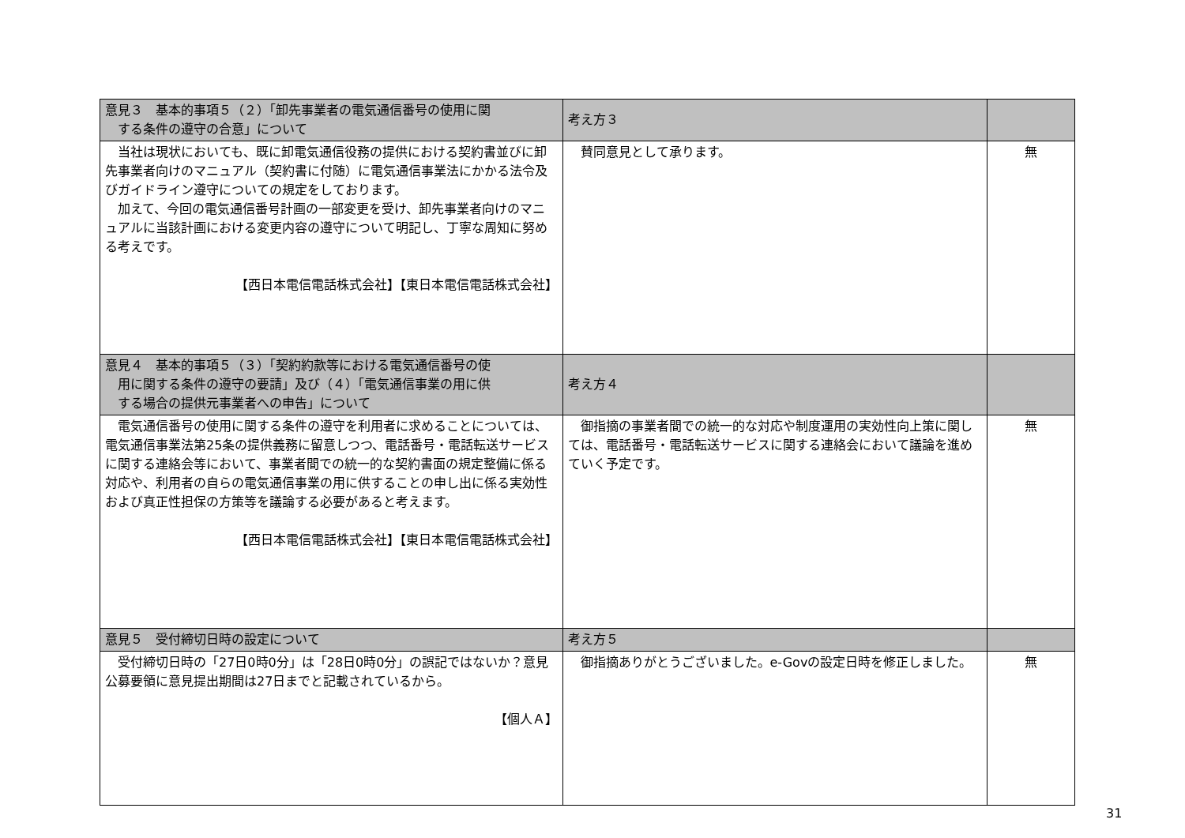| 意見３ 基本的事項５（２）「卸先事業者の電気通信番号の使用に関 する条件の遵守の合意」について | 考え方３ | |
| 当社は現状においても、既に卸電気通信役務の提供における契約書並びに卸先事業者向けのマニュアル（契約書に付随）に電気通信事業法にかかる法令及びガイドライン遵守についての規定をしております。 加えて、今回の電気通信番号計画の一部変更を受け、卸先事業者向けのマニュアルに当該計画における変更内容の遵守について明記し、丁寧な周知に努める考えです。 【西日本電信電話株式会社】【東日本電信電話株式会社】 | 賛同意見として承ります。 | 無 |
| 意見４ 基本的事項５（３）「契約約款等における電気通信番号の使 用に関する条件の遵守の要請」及び（４）「電気通信事業の用に供 する場合の提供元事業者への申告」について | 考え方４ | |
| 電気通信番号の使用に関する条件の遵守を利用者に求めることについては、電気通信事業法第25条の提供義務に留意しつつ、電話番号・電話転送サービスに関する連絡会等において、事業者間での統一的な契約書面の規定整備に係る対応や、利用者の自らの電気通信事業の用に供することの申し出に係る実効性および真正性担保の方策等を議論する必要があると考えます。 【西日本電信電話株式会社】【東日本電信電話株式会社】 | 御指摘の事業者間での統一的な対応や制度運用の実効性向上策に関しては、電話番号・電話転送サービスに関する連絡会において議論を進めていく予定です。 | 無 |
| 意見５ 受付締切日時の設定について | 考え方５ | |
| 受付締切日時の「27日0時0分」は「28日0時0分」の誤記ではないか？意見公募要領に意見提出期間は27日までと記載されているから。 【個人Ａ】 | 御指摘ありがとうございました。e-Govの設定日時を修正しました。 | 無 |
31